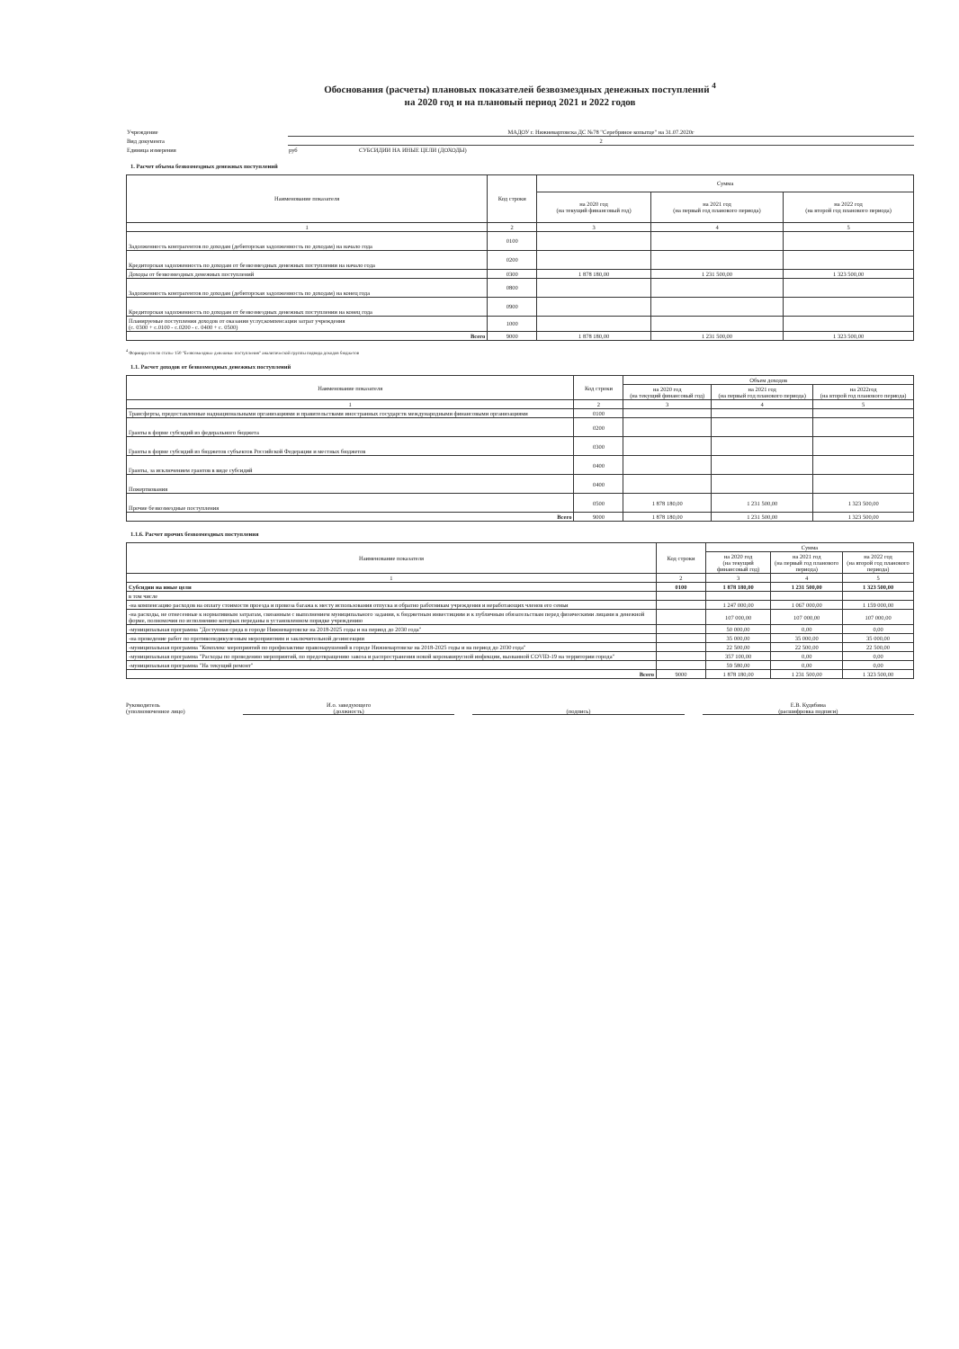Обоснования (расчеты) плановых показателей безвозмездных денежных поступлений <sup>4</sup>
на 2020 год и на плановый период 2021 и 2022 годов
Учреждение
МАДОУ г. Нижневартовска ДС №78 "Серебряное копытце" на 31.07.2020г
Вид документа
2
Единица измерения
руб СУБСИДИИ НА ИНЫЕ ЦЕЛИ (ДОХОДЫ)
1. Расчет объема безвозмездных денежных поступлений
| Наименование показателя | Код строки | Сумма | | |
| --- | --- | --- | --- | --- |
| | | на 2020 год (на текущий финансовый год) | на 2021 год (на первый год планового периода) | на 2022 год (на второй год планового периода) |
| 1 | 2 | 3 | 4 | 5 |
| Задолженность контрагентов по доходам (дебиторская задолженность по доходам) на начало года | 0100 | | | |
| Кредиторская задолженность по доходам от безвозмездных денежных поступлении на начало года | 0200 | | | |
| Доходы от безвозмездных денежных поступлений | 0300 | 1 878 180,00 | 1 231 500,00 | 1 323 500,00 |
| Задолженность контрагентов по доходам (дебиторская задолженность по доходам) на конец года | 0800 | | | |
| Кредиторская задолженность по доходам от безвозмездных денежных поступлении на конец года | 0900 | | | |
| Планируемые поступления доходов от оказания услуг,компенсации затрат учреждения (с. 0300 + с.0100 - с.0200 - с. 0400 + с. 0500) | 1000 | | | |
| Всего | 9000 | 1 878 180,00 | 1 231 500,00 | 1 323 500,00 |
<sup>4</sup> Формируется по статье 150 "Безвозмездные денежные поступления" аналитической группы подвида доходов бюджетов
1.1. Расчет доходов от безвозмездных денежных поступлений
| Наименование показателя | Код строки | Объем доходов | | |
| --- | --- | --- | --- | --- |
| | | на 2020 год (на текущий финансовый год) | на 2021 год (на первый год планового периода) | на 2022год (на второй год планового периода) |
| 1 | 2 | 3 | 4 | 5 |
| Трансферты, предоставленные наднациональными организациями и правительствами иностранных государств международными финансовыми организациями | 0100 | | | |
| Гранты в форме субсидий из федерального бюджета | 0200 | | | |
| Гранты в форме субсидий из бюджетов субъектов Российской Федерации и местных бюджетов | 0300 | | | |
| Гранты, за исключением грантов в виде субсидий | 0400 | | | |
| Пожертвования | 0400 | | | |
| Прочие безвозмездные поступления | 0500 | 1 878 180,00 | 1 231 500,00 | 1 323 500,00 |
| Всего | 9000 | 1 878 180,00 | 1 231 500,00 | 1 323 500,00 |
1.1.6. Расчет прочих безвозмездных поступления
| Наименование показателя | Код строки | Сумма | | |
| --- | --- | --- | --- | --- |
| | | на 2020 год (на текущий финансовый год) | на 2021 год (на первый год планового периода) | на 2022 год (на второй год планового периода) |
| 1 | 2 | 3 | 4 | 5 |
| Субсидии на иные цели | 0100 | 1 878 180,00 | 1 231 500,00 | 1 323 500,00 |
| в том числе | | | | |
| -на компенсацию расходов на оплату стоимости проезда и провоза багажа к месту использования отпуска и обратно работникам учреждения и неработающих членов его семьи | | 1 247 000,00 | 1 067 000,00 | 1 159 000,00 |
| -на расходы, не отнесенные к нормативным затратам, связанным с выполнением муниципального задания, к бюджетным инвестициям и к публичным обязательствам перед физическими лицами в денежной форме, полномочия по исполнению которых переданы в установленном порядке учреждению | | 107 000,00 | 107 000,00 | 107 000,00 |
| -муниципальная программа "Доступная среда в городе Нижневартовске на 2018-2025 годы и на период до 2030 года" | | 50 000,00 | 0,00 | 0,00 |
| -на проведение работ по противопедикулезным мероприятиям и заключительной дезинсекции | | 35 000,00 | 35 000,00 | 35 000,00 |
| -муниципальная программа "Комплекс мероприятий по профилактике правонарушений в городе Нижневартовске на 2018-2025 годы и на период до 2030 года" | | 22 500,00 | 22 500,00 | 22 500,00 |
| -муниципальная программа "Расходы по проведению мероприятий, по предотвращению завоза и распространения новой коронавирусной инфекции, вызванной COVID-19 на территории города" | | 357 100,00 | 0,00 | 0,00 |
| -муниципальная программа "На текущий ремонт" | | 59 580,00 | 0,00 | 0,00 |
| Всего | 9000 | 1 878 180,00 | 1 231 500,00 | 1 323 500,00 |
Руководитель
(уполномоченное лицо)
И.о. заведующего
(должность)
(подпись) Е.В. Кудябина
(расшифровка подписи)